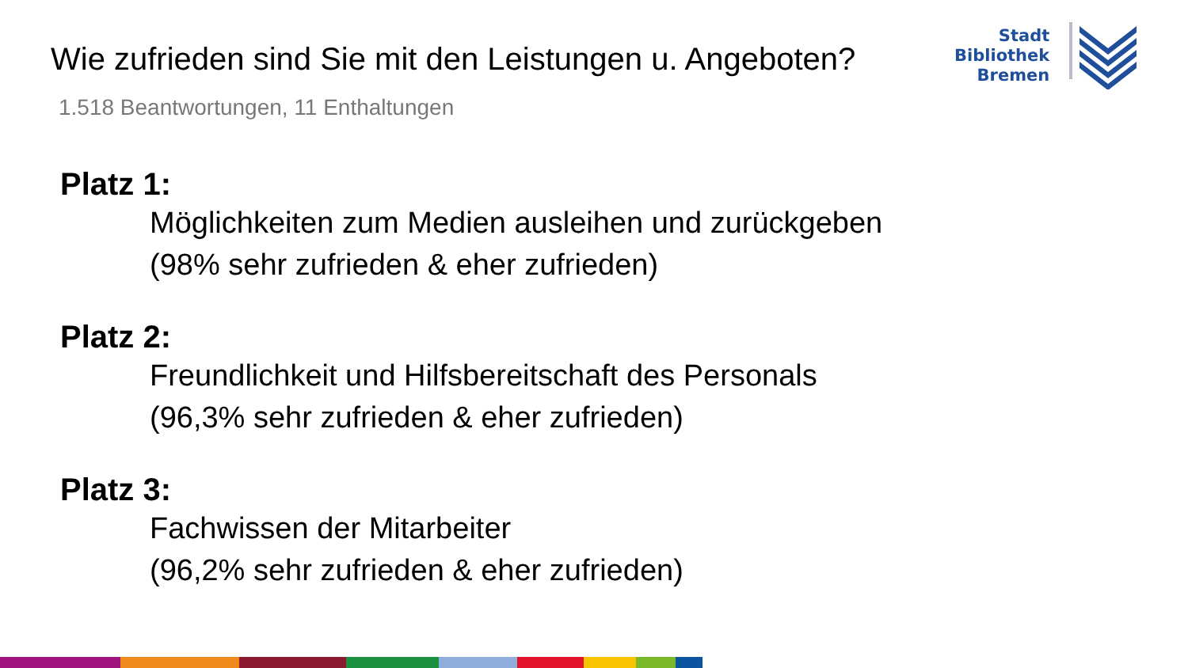Wie zufrieden sind Sie mit den Leistungen u. Angeboten?
1.518 Beantwortungen, 11 Enthaltungen
Stadt
Bibliothek
Bremen
Platz 1:
Möglichkeiten zum Medien ausleihen und zurückgeben
(98% sehr zufrieden & eher zufrieden)
Platz 2:
Freundlichkeit und Hilfsbereitschaft des Personals
(96,3% sehr zufrieden & eher zufrieden)
Platz 3:
Fachwissen der Mitarbeiter
(96,2% sehr zufrieden & eher zufrieden)